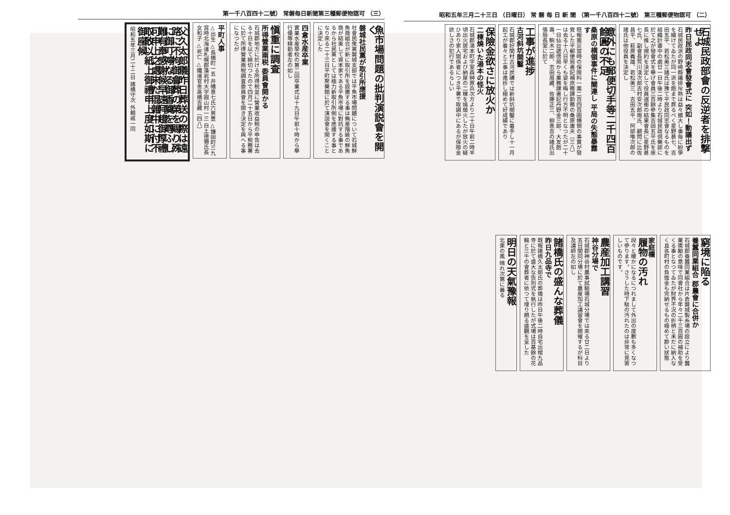（二） 昭和五年三月二十三日 （日曜日） 常 磐 毎 日 新 聞 （第一千八百四十二號） 第三種郵便物認可
石城民政部會の反逆者を排撃せよ
昨日民政同志會發會式に 突如！動議出ず
石城民政派の野崎縣議排斥熱は益々擴大し事毎に紛爭を續けてゐたが同一派を飽まで葬るべく星野甚七、吉田五平、若松美三諸氏は豫て平民政同志會なるものを組織計畫中の處廿一日午後二時より石城民政倶樂部に於て之が發會式を擧げ會員三百餘參集吉田五平氏を座長に推し規約を決定して役員選衝の結果會長に星野甚七氏、副會長荒川淺次郎吉村安次郎兩氏、顧問に比佐昌平、萩原義雄、若松美三、吉田五平、阿部唯次郎の諸氏は他役員を決定し
意外にも郵便切手等二千四百餘圓の不足
桑原の横領事件に關連し 平局の失態暴露す
既報震災當時の保險料一萬二百四百圓横領の事實が發覺した平郵便局書記補庶務課勤務の桑原庸夫（三八）は去る十八日早くも姿を晦し行方不明となつたが二十一日仙台遞信局から業務課書記丹野金三郎、大友胞壽、駒木二郎、志田周藏、佐藤正三、柳喜吉の諸氏出張局長室に於て
工事が進捗
古河斜坑開鑿
石城郡好間村古河炭礦では新斜坑開鑿に着手し十一月起工が着々と工事は進捗し極めて好成績であり
保險金欲さに放火か
二棟燒いた湯本の怪火
石城郡湯本町字室森榊原兵次方より二十日午前二時半頃出火居宅および納屋の二棟を燒燬火したが放火の疑ひあり家人關係者につき平署で取調中にあるが保險金欲しさの犯行であるらしい
窮境に陥る
養蠶同業組合 郡農會に合併か
石城郡養蠶同業組合は片倉磐城製糸場の設立により蠶業奬勵の意味で同會社から年々二千三百圓の補助を受くる事となつてゐたが財界不況の折柄と未だに納入なく且各町村の負擔金も完納せるもの極めて尠い狀態
家庭欄
履物の汚れ
段々と暖かになるにつれまして外出の度數も多くなつて參ります。さうした時下駄の汚れたのは非常に見苦しいものです。
農産加工講習
神谷分場で
石城郡神谷村農事試驗場石城分場では來る廿二日より五日間同分場に於て農産加工講習會を開催するが科目及講師左の如し
諸橋氏の盛んな葬儀
昨日九品寺で
既報諸橋久太郎氏の葬儀は昨日午後二時自宅出棺九品寺に於て盛大な告別式を執行したが式場は百基餘の花輪と三千の會葬者に依つて埋り頗る盛觀を呈した
明日の天氣豫報
北東の風 晴れ次第に曇る
第一千八百四十二號） 常磐毎日新聞第三種郵便物認可 （三）
魚市場問題の批判演説會を開く
磐城社民黨が取引所應援
社會民衆黨磐城支部では平魚市場問題について石城鮮魚商組合が新に取引所を設置する事は無産階級の鮮魚商が結束して資本家である平魚市場に對抗する事であるから社民黨としては極力新取引所側を應援する事となり來る二十三日平町聚樂館に於て演説會を開くことに決定した
四倉水産卒業
實業水産學校の第二回卒業式は十九日午前十時から擧行優等精勤者左の如し
愼重に調査
所得營業兩税 委員會開かる
石城郡地方に於ける所得税並に營業收益税の申告は去る十日を以て締切つたので四月二十五日から平税務署に於て所得營業兩税調査委員會を開き決定を與へる事になつたが
平町人事
△出生 △長橋町一五 井幡喜七氏六男豊 △鎌田町三九 當時北海道札幌郡藻岩村大字圓山村一三 白土德彌氏長女和子 △死亡 △鐵道官舍高橋吉藏（四八）
父久太郎儀昨日葬送の際は遠路に不拘御會葬の榮を賜り殊に御叮嚀なる御香奠を辱ふし難有奉感謝候早速拜趨御厚禮可申上之處未だ混雜中に付不取敢以紙上御禮申上度如斯に御座候
昭和五年三月二十二日 諸橋守次 外親戚一同